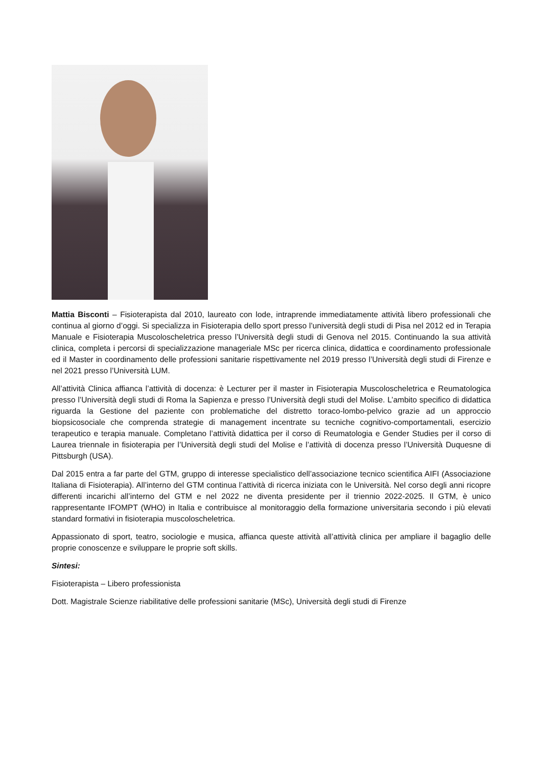Mattia Bisconti – Fisioterapista dal 2010, laureato con lode, intraprende immediatamente attività libero professionali che continua al giorno d’oggi. Si specializza in Fisioterapia dello sport presso l’università degli studi di Pisa nel 2012 ed in Terapia Manuale e Fisioterapia Muscoloscheletrica presso l’Università degli studi di Genova nel 2015. Continuando la sua attività clinica, completa i percorsi di specializzazione manageriale MSc per ricerca clinica, didattica e coordinamento professionale ed il Master in coordinamento delle professioni sanitarie rispettivamente nel 2019 presso l’Università degli studi di Firenze e nel 2021 presso l’Università LUM.
All’attività Clinica affianca l’attività di docenza: è Lecturer per il master in Fisioterapia Muscoloscheletrica e Reumatologica presso l’Università degli studi di Roma la Sapienza e presso l’Università degli studi del Molise. L’ambito specifico di didattica riguarda la Gestione del paziente con problematiche del distretto toraco-lombo-pelvico grazie ad un approccio biopsicosociale che comprenda strategie di management incentrate su tecniche cognitivo-comportamentali, esercizio terapeutico e terapia manuale. Completano l’attività didattica per il corso di Reumatologia e Gender Studies per il corso di Laurea triennale in fisioterapia per l’Università degli studi del Molise e l’attività di docenza presso l’Università Duquesne di Pittsburgh (USA).
Dal 2015 entra a far parte del GTM, gruppo di interesse specialistico dell’associazione tecnico scientifica AIFI (Associazione Italiana di Fisioterapia). All’interno del GTM continua l’attività di ricerca iniziata con le Università. Nel corso degli anni ricopre differenti incarichi all’interno del GTM e nel 2022 ne diventa presidente per il triennio 2022-2025. Il GTM, è unico rappresentante IFOMPT (WHO) in Italia e contribuisce al monitoraggio della formazione universitaria secondo i più elevati standard formativi in fisioterapia muscoloscheletrica.
Appassionato di sport, teatro, sociologie e musica, affianca queste attività all’attività clinica per ampliare il bagaglio delle proprie conoscenze e sviluppare le proprie soft skills.
Sintesi:
Fisioterapista – Libero professionista
Dott. Magistrale Scienze riabilitative delle professioni sanitarie (MSc), Università degli studi di Firenze